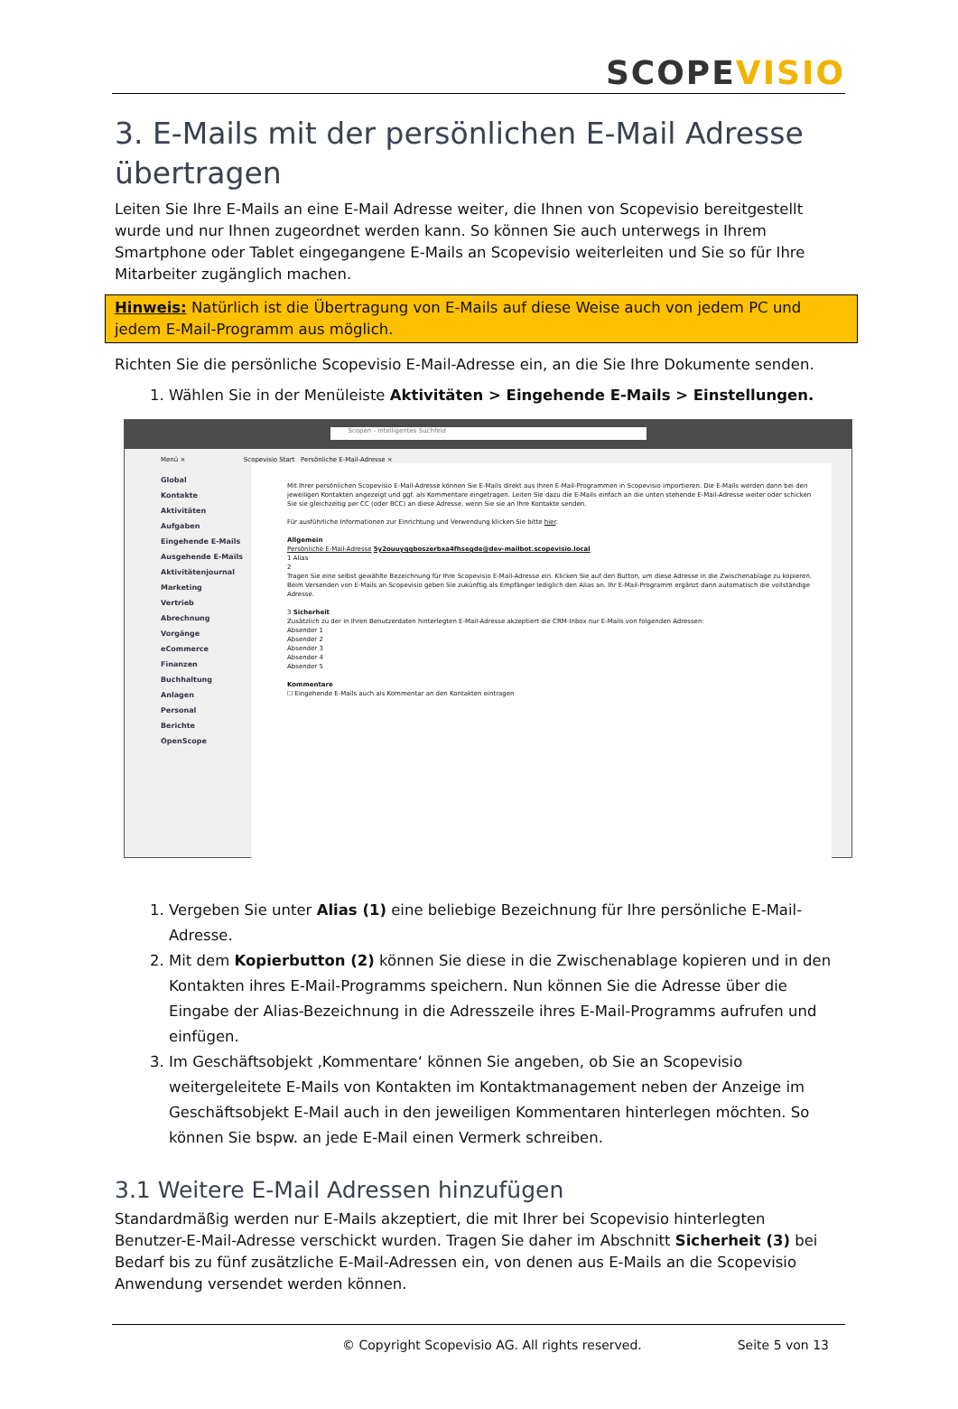SCOPEVISIO
3. E-Mails mit der persönlichen E-Mail Adresse übertragen
Leiten Sie Ihre E-Mails an eine E-Mail Adresse weiter, die Ihnen von Scopevisio bereitgestellt wurde und nur Ihnen zugeordnet werden kann. So können Sie auch unterwegs in Ihrem Smartphone oder Tablet eingegangene E-Mails an Scopevisio weiterleiten und Sie so für Ihre Mitarbeiter zugänglich machen.
Hinweis: Natürlich ist die Übertragung von E-Mails auf diese Weise auch von jedem PC und jedem E-Mail-Programm aus möglich.
Richten Sie die persönliche Scopevisio E-Mail-Adresse ein, an die Sie Ihre Dokumente senden.
1. Wählen Sie in der Menüleiste Aktivitäten > Eingehende E-Mails > Einstellungen.
Scopen - Intelligentes Suchfeld
Menü × Scopevisio Start Persönliche E-Mail-Adresse ×
Global
Kontakte
Aktivitäten
Aufgaben
Eingehende E-Mails
Ausgehende E-Mails
Aktivitätenjournal
Marketing
Vertrieb
Abrechnung
Vorgänge
eCommerce
Finanzen
Buchhaltung
Anlagen
Personal
Berichte
OpenScope
Mit Ihrer persönlichen Scopevisio E-Mail-Adresse können Sie E-Mails direkt aus Ihren E-Mail-Programmen in Scopevisio importieren. Die E-Mails werden dann bei den jeweiligen Kontakten angezeigt und ggf. als Kommentare eingetragen. Leiten Sie dazu die E-Mails einfach an die unten stehende E-Mail-Adresse weiter oder schicken Sie sie gleichzeitig per CC (oder BCC) an diese Adresse, wenn Sie sie an Ihre Kontakte senden.
Für ausführliche Informationen zur Einrichtung und Verwendung klicken Sie bitte hier.
Allgemein
Persönliche E-Mail-Adresse 5y2ouuyqqboszerbxa4fhsegde@dev-mailbot.scopevisio.local
1 Alias
2
Tragen Sie eine selbst gewählte Bezeichnung für Ihre Scopevisio E-Mail-Adresse ein. Klicken Sie auf den Button, um diese Adresse in die Zwischenablage zu kopieren. Beim Versenden von E-Mails an Scopevisio geben Sie zukünftig als Empfänger lediglich den Alias an. Ihr E-Mail-Programm ergänzt dann automatisch die vollständige Adresse.
3 Sicherheit
Zusätzlich zu der in Ihren Benutzerdaten hinterlegten E-Mail-Adresse akzeptiert die CRM-Inbox nur E-Mails von folgenden Adressen:
Absender 1
Absender 2
Absender 3
Absender 4
Absender 5
Kommentare
☐ Eingehende E-Mails auch als Kommentar an den Kontakten eintragen
1. Vergeben Sie unter Alias (1) eine beliebige Bezeichnung für Ihre persönliche E-Mail-Adresse.
2. Mit dem Kopierbutton (2) können Sie diese in die Zwischenablage kopieren und in den Kontakten ihres E-Mail-Programms speichern. Nun können Sie die Adresse über die Eingabe der Alias-Bezeichnung in die Adresszeile ihres E-Mail-Programms aufrufen und einfügen.
3. Im Geschäftsobjekt ‚Kommentare‘ können Sie angeben, ob Sie an Scopevisio weitergeleitete E-Mails von Kontakten im Kontaktmanagement neben der Anzeige im Geschäftsobjekt E-Mail auch in den jeweiligen Kommentaren hinterlegen möchten. So können Sie bspw. an jede E-Mail einen Vermerk schreiben.
3.1 Weitere E-Mail Adressen hinzufügen
Standardmäßig werden nur E-Mails akzeptiert, die mit Ihrer bei Scopevisio hinterlegten Benutzer-E-Mail-Adresse verschickt wurden. Tragen Sie daher im Abschnitt Sicherheit (3) bei Bedarf bis zu fünf zusätzliche E-Mail-Adressen ein, von denen aus E-Mails an die Scopevisio Anwendung versendet werden können.
© Copyright Scopevisio AG. All rights reserved. Seite 5 von 13